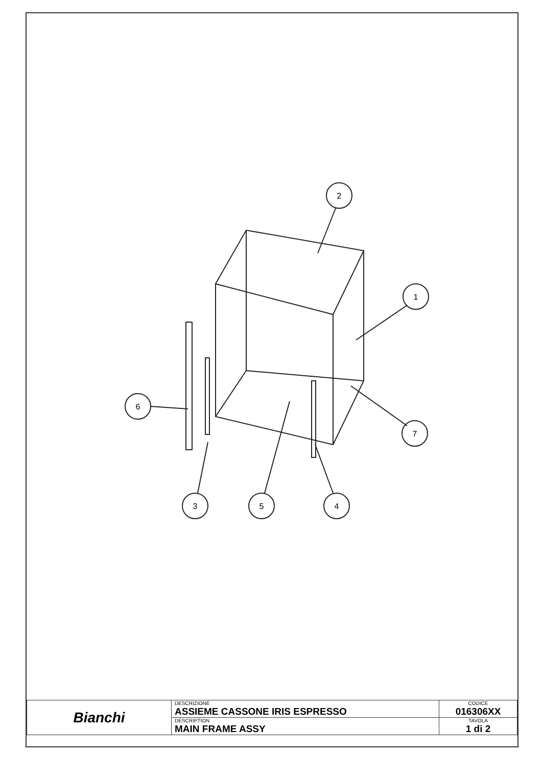2
1
6
7
3
5
4
| Bianchi | DESCRIZIONE ASSIEME CASSONE IRIS ESPRESSO | CODICE 016306XX |
| | DESCRIPTION MAIN FRAME ASSY | TAVOLA 1 di 2 |